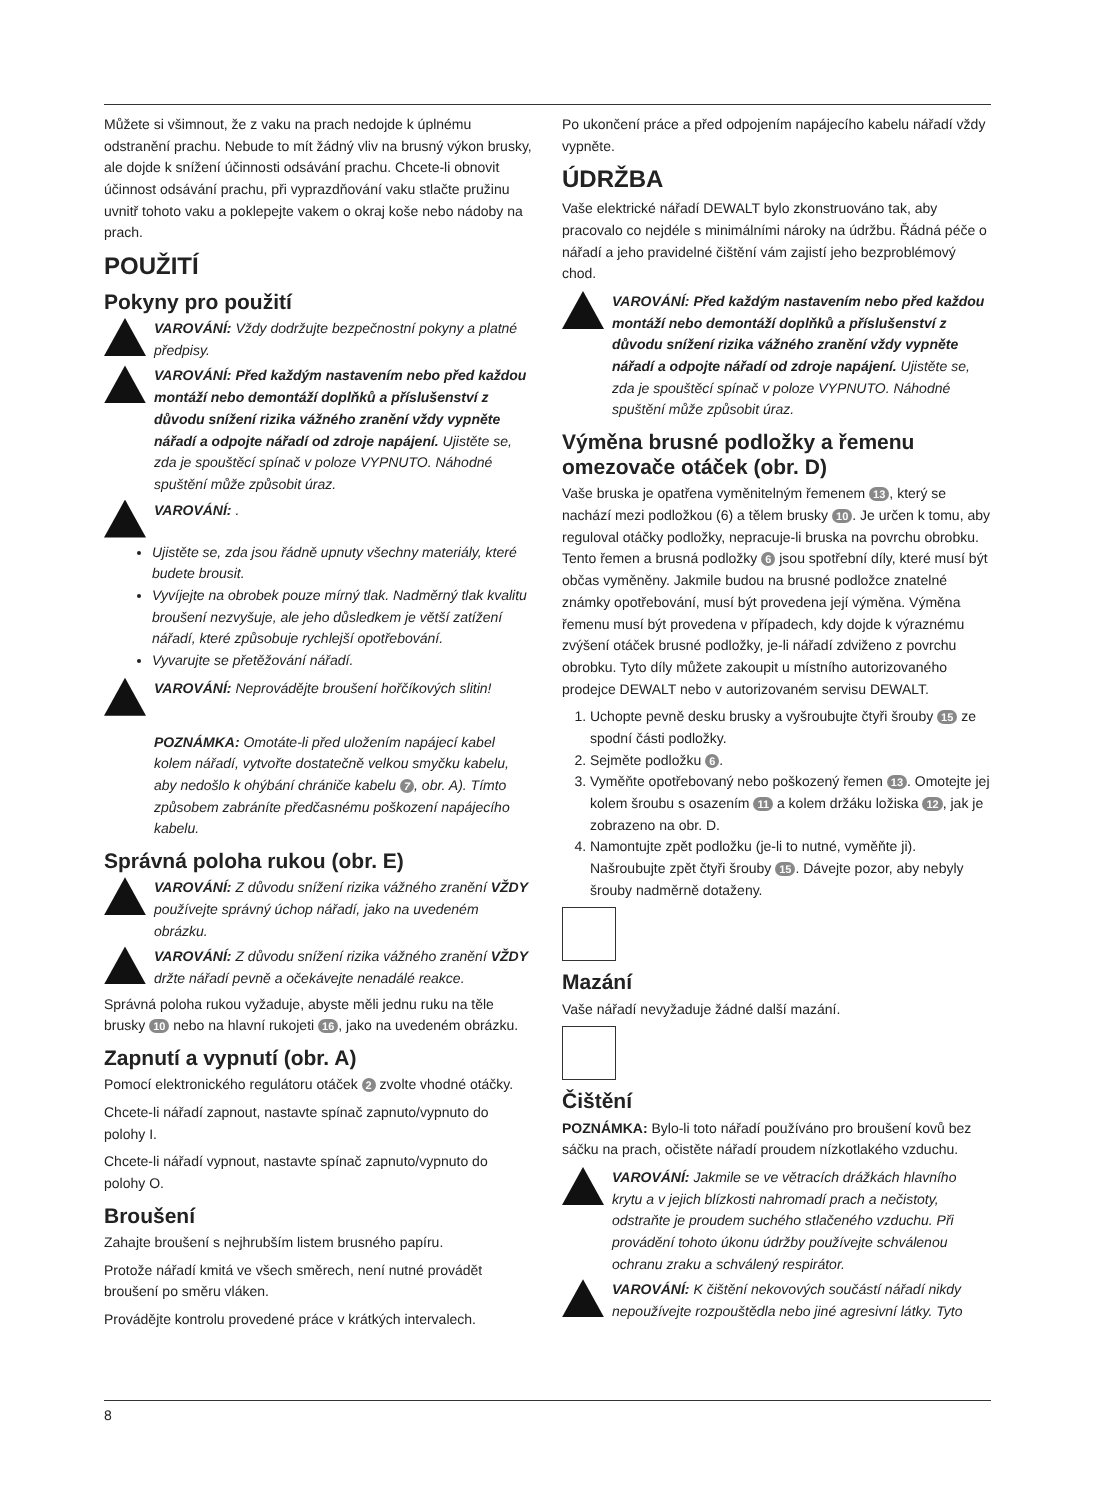Můžete si všimnout, že z vaku na prach nedojde k úplnému odstranění prachu. Nebude to mít žádný vliv na brusný výkon brusky, ale dojde k snížení účinnosti odsávání prachu. Chcete-li obnovit účinnost odsávání prachu, při vyprazdňování vaku stlačte pružinu uvnitř tohoto vaku a poklepejte vakem o okraj koše nebo nádoby na prach.
POUŽITÍ
Pokyny pro použití
VAROVÁNÍ: Vždy dodržujte bezpečnostní pokyny a platné předpisy.
VAROVÁNÍ: Před každým nastavením nebo před každou montáží nebo demontáží doplňků a příslušenství z důvodu snížení rizika vážného zranění vždy vypněte nářadí a odpojte nářadí od zdroje napájení. Ujistěte se, zda je spouštěcí spínač v poloze VYPNUTO. Náhodné spuštění může způsobit úraz.
VAROVÁNÍ: .
Ujistěte se, zda jsou řádně upnuty všechny materiály, které budete brousit.
Vyvíjejte na obrobek pouze mírný tlak. Nadměrný tlak kvalitu broušení nezvyšuje, ale jeho důsledkem je větší zatížení nářadí, které způsobuje rychlejší opotřebování.
Vyvarujte se přetěžování nářadí.
VAROVÁNÍ: Neprovádějte broušení hořčíkových slitin!
POZNÁMKA: Omotáte-li před uložením napájecí kabel kolem nářadí, vytvořte dostatečně velkou smyčku kabelu, aby nedošlo k ohýbání chrániče kabelu 7, obr. A). Tímto způsobem zabráníte předčasnému poškození napájecího kabelu.
Správná poloha rukou (obr. E)
VAROVÁNÍ: Z důvodu snížení rizika vážného zranění VŽDY používejte správný úchop nářadí, jako na uvedeném obrázku.
VAROVÁNÍ: Z důvodu snížení rizika vážného zranění VŽDY držte nářadí pevně a očekávejte nenadálé reakce.
Správná poloha rukou vyžaduje, abyste měli jednu ruku na těle brusky 10 nebo na hlavní rukojeti 16, jako na uvedeném obrázku.
Zapnutí a vypnutí (obr. A)
Pomocí elektronického regulátoru otáček 2 zvolte vhodné otáčky.
Chcete-li nářadí zapnout, nastavte spínač zapnuto/vypnuto do polohy I.
Chcete-li nářadí vypnout, nastavte spínač zapnuto/vypnuto do polohy O.
Broušení
Zahajte broušení s nejhrubším listem brusného papíru.
Protože nářadí kmitá ve všech směrech, není nutné provádět broušení po směru vláken.
Provádějte kontrolu provedené práce v krátkých intervalech.
Po ukončení práce a před odpojením napájecího kabelu nářadí vždy vypněte.
ÚDRŽBA
Vaše elektrické nářadí DEWALT bylo zkonstruováno tak, aby pracovalo co nejdéle s minimálními nároky na údržbu. Řádná péče o nářadí a jeho pravidelné čištění vám zajistí jeho bezproblémový chod.
VAROVÁNÍ: Před každým nastavením nebo před každou montáží nebo demontáží doplňků a příslušenství z důvodu snížení rizika vážného zranění vždy vypněte nářadí a odpojte nářadí od zdroje napájení. Ujistěte se, zda je spouštěcí spínač v poloze VYPNUTO. Náhodné spuštění může způsobit úraz.
Výměna brusné podložky a řemenu omezovače otáček (obr. D)
Vaše bruska je opatřena vyměnitelným řemenem 13, který se nachází mezi podložkou (6) a tělem brusky 10. Je určen k tomu, aby reguloval otáčky podložky, nepracuje-li bruska na povrchu obrobku. Tento řemen a brusná podložky 6 jsou spotřební díly, které musí být občas vyměněny. Jakmile budou na brusné podložce znatelné známky opotřebování, musí být provedena její výměna. Výměna řemenu musí být provedena v případech, kdy dojde k výraznému zvýšení otáček brusné podložky, je-li nářadí zdviženo z povrchu obrobku. Tyto díly můžete zakoupit u místního autorizovaného prodejce DEWALT nebo v autorizovaném servisu DEWALT.
1. Uchopte pevně desku brusky a vyšroubujte čtyři šrouby 15 ze spodní části podložky.
2. Sejměte podložku 6.
3. Vyměňte opotřebovaný nebo poškozený řemen 13. Omotejte jej kolem šroubu s osazením 11 a kolem držáku ložiska 12, jak je zobrazeno na obr. D.
4. Namontujte zpět podložku (je-li to nutné, vyměňte ji). Našroubujte zpět čtyři šrouby 15. Dávejte pozor, aby nebyly šrouby nadměrně dotaženy.
Mazání
Vaše nářadí nevyžaduje žádné další mazání.
Čištění
POZNÁMKA: Bylo-li toto nářadí používáno pro broušení kovů bez sáčku na prach, očistěte nářadí proudem nízkotlakého vzduchu.
VAROVÁNÍ: Jakmile se ve větracích drážkách hlavního krytu a v jejich blízkosti nahromadí prach a nečistoty, odstraňte je proudem suchého stlačeného vzduchu. Při provádění tohoto úkonu údržby používejte schválenou ochranu zraku a schválený respirátor.
VAROVÁNÍ: K čištění nekovových součástí nářadí nikdy nepoužívejte rozpouštědla nebo jiné agresivní látky. Tyto
8